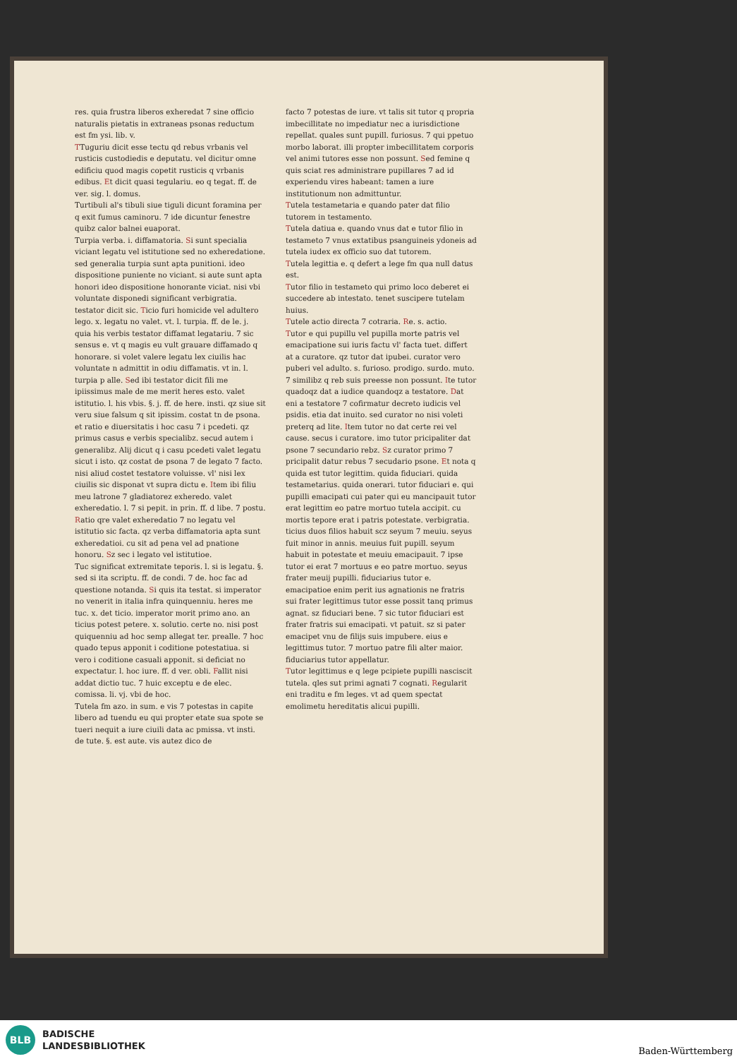res. quia frustra liberos exheredat 7 sine officio naturalis pietatis in extraneas psonas reductum est fm ysi. lib. v.
TTuguriu dicit esse tectu qd rebus vrbanis vel rusticis custodiedis e deputatu. vel dicitur omne edificiu quod magis copetit rusticis q vrbanis edibus. Et dicit quasi tegulariu. eo q tegat. ff. de ver. sig. l. domus.
Turtibuli al's tibuli siue tiguli dicunt foramina per q exit fumus caminoru. 7 ide dicuntur fenestre quibz calor balnei euaporat.
Turpia verba. i. diffamatoria. Si sunt specialia viciant legatu vel istitutione sed no exheredatione. sed generalia turpia sunt apta punitioni. ideo dispositione puniente no viciant. si aute sunt apta honori ideo dispositione honorante viciat. nisi vbi voluntate disponedi significant verbigratia. testator dicit sic. Ticio furi homicide vel adultero lego. x. legatu no valet. vt. l. turpia. ff. de le. j. quia his verbis testator diffamat legatariu. 7 sic sensus e. vt q magis eu vult grauare diffamado q honorare. si volet valere legatu lex ciuilis hac voluntate n admittit in odiu diffamatis. vt in. l. turpia p alle. Sed ibi testator dicit fili me ipiissimus male de me merit heres esto. valet istitutio. l. his vbis. §. j. ff. de here. insti. qz siue sit veru siue falsum q sit ipissim. costat tn de psona. et ratio e diuersitatis i hoc casu 7 i pcedeti. qz primus casus e verbis specialibz. secud autem i generalibz. Alij dicut q i casu pcedeti valet legatu sicut i isto. qz costat de psona 7 de legato 7 facto. nisi aliud costet testatore voluisse. vl' nisi lex ciuilis sic disponat vt supra dictu e. Item ibi filiu meu latrone 7 gladiatorez exheredo. valet exheredatio. l. 7 si pepit. in prin. ff. d libe. 7 postu. Ratio qre valet exheredatio 7 no legatu vel istitutio sic facta. qz verba diffamatoria apta sunt exheredatioi. cu sit ad pena vel ad pnatione honoru. Sz sec i legato vel istitutioe.
Tuc significat extremitate teporis. l. si is legatu. §. sed si ita scriptu. ff. de condi. 7 de. hoc fac ad questione notanda. Si quis ita testat. si imperator no venerit in italia infra quinquenniu. heres me tuc. x. det ticio. imperator morit primo ano. an ticius potest petere. x. solutio. certe no. nisi post quiquenniu ad hoc semp allegat ter. prealle. 7 hoc quado tepus apponit i coditione potestatiua. si vero i coditione casuali apponit. si deficiat no expectatur. l. hoc iure. ff. d ver. obli. Fallit nisi addat dictio tuc. 7 huic exceptu e de elec. comissa. li. vj. vbi de hoc.
Tutela fm azo. in sum. e vis 7 potestas in capite libero ad tuendu eu qui propter etate sua spote se tueri nequit a iure ciuili data ac pmissa. vt insti. de tute. §. est aute. vis autez dico de
facto 7 potestas de iure. vt talis sit tutor q propria imbecillitate no impediatur nec a iurisdictione repellat. quales sunt pupill. furiosus. 7 qui ppetuo morbo laborat. illi propter imbecillitatem corporis vel animi tutores esse non possunt. Sed femine q quis sciat res administrare pupillares 7 ad id experiendu vires habeant: tamen a iure institutionum non admittuntur.
Tutela testametaria e quando pater dat filio tutorem in testamento.
Tutela datiua e. quando vnus dat e tutor filio in testameto 7 vnus extatibus psanguineis ydoneis ad tutela iudex ex officio suo dat tutorem.
Tutela legittia e. q defert a lege fm qua null datus est.
Tutor filio in testameto qui primo loco deberet ei succedere ab intestato. tenet suscipere tutelam huius.
Tutele actio directa 7 cotraria. Re. s. actio.
Tutor e qui pupillu vel pupilla morte patris vel emacipatione sui iuris factu vl' facta tuet. differt at a curatore. qz tutor dat ipubei. curator vero puberi vel adulto. s. furioso. prodigo. surdo. muto. 7 similibz q reb suis preesse non possunt. Ite tutor quadoqz dat a iudice quandoqz a testatore. Dat eni a testatore 7 cofirmatur decreto iudicis vel psidis. etia dat inuito. sed curator no nisi voleti preterq ad lite. Item tutor no dat certe rei vel cause. secus i curatore. imo tutor pricipaliter dat psone 7 secundario rebz. Sz curator primo 7 pricipalit datur rebus 7 secudario psone. Et nota q quida est tutor legittim. quida fiduciari. quida testametarius. quida onerari. tutor fiduciari e. qui pupilli emacipati cui pater qui eu mancipauit tutor erat legittim eo patre mortuo tutela accipit. cu mortis tepore erat i patris potestate. verbigratia. ticius duos filios habuit scz seyum 7 meuiu. seyus fuit minor in annis. meuius fuit pupill. seyum habuit in potestate et meuiu emacipauit. 7 ipse tutor ei erat 7 mortuus e eo patre mortuo. seyus frater meuij pupilli. fiduciarius tutor e. emacipatioe enim perit ius agnationis ne fratris sui frater legittimus tutor esse possit tanq primus agnat. sz fiduciari bene. 7 sic tutor fiduciari est frater fratris sui emacipati. vt patuit. sz si pater emacipet vnu de filijs suis impubere. eius e legittimus tutor. 7 mortuo patre fili alter maior. fiduciarius tutor appellatur.
Tutor legittimus e q lege pcipiete pupilli nasciscit tutela. qles sut primi agnati 7 cognati. Regularit eni traditu e fm leges. vt ad quem spectat emolimetu hereditatis alicui pupilli.
BLB
BADISCHE
LANDESBIBLIOTHEK
Baden-Württemberg